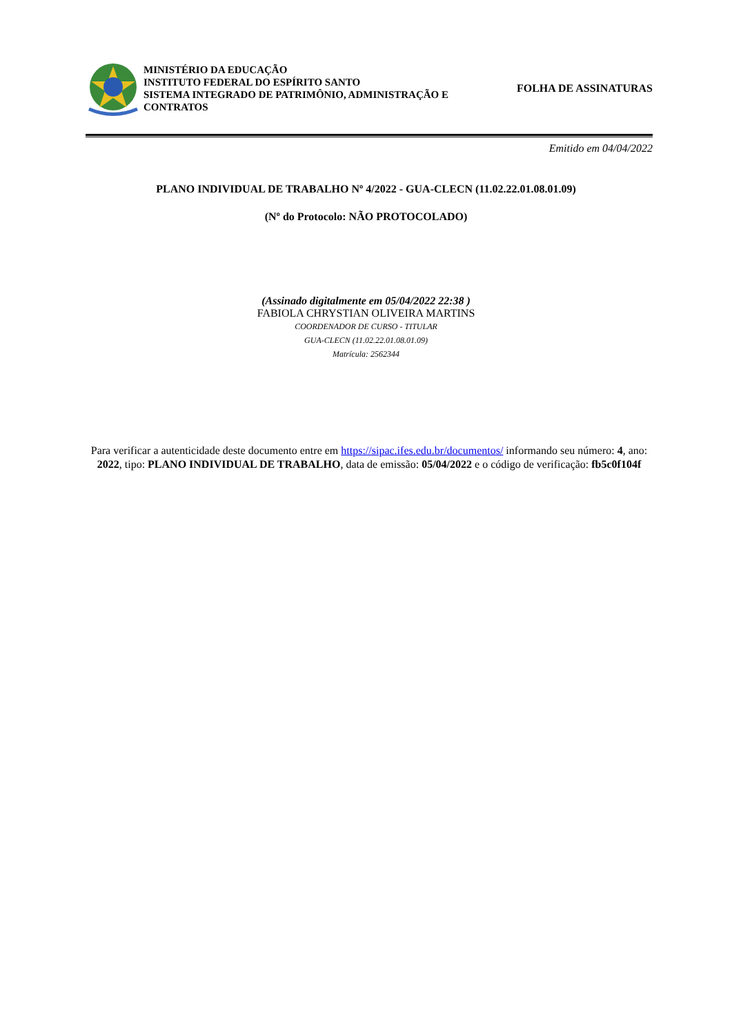MINISTÉRIO DA EDUCAÇÃO
INSTITUTO FEDERAL DO ESPÍRITO SANTO
SISTEMA INTEGRADO DE PATRIMÔNIO, ADMINISTRAÇÃO E CONTRATOS
FOLHA DE ASSINATURAS
Emitido em 04/04/2022
PLANO INDIVIDUAL DE TRABALHO Nº 4/2022 - GUA-CLECN (11.02.22.01.08.01.09)
(Nº do Protocolo: NÃO PROTOCOLADO)
(Assinado digitalmente em 05/04/2022 22:38 )
FABIOLA CHRYSTIAN OLIVEIRA MARTINS
COORDENADOR DE CURSO - TITULAR
GUA-CLECN (11.02.22.01.08.01.09)
Matrícula: 2562344
Para verificar a autenticidade deste documento entre em https://sipac.ifes.edu.br/documentos/ informando seu número: 4, ano: 2022, tipo: PLANO INDIVIDUAL DE TRABALHO, data de emissão: 05/04/2022 e o código de verificação: fb5c0f104f